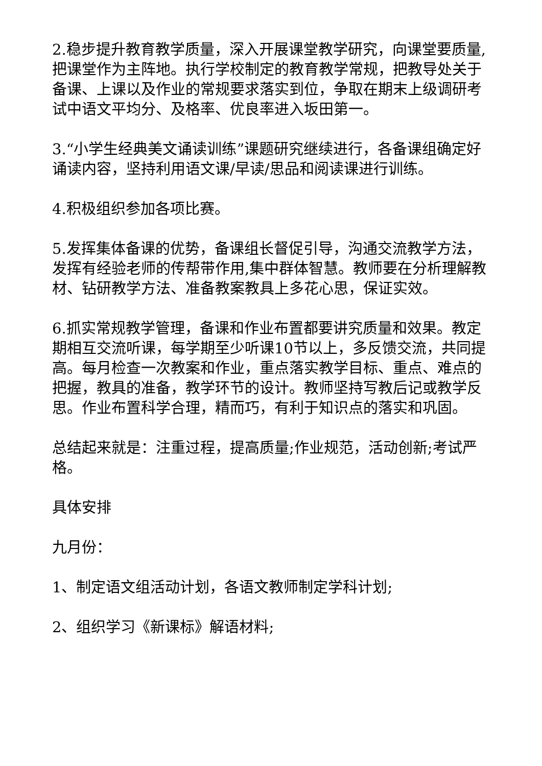2.稳步提升教育教学质量，深入开展课堂教学研究，向课堂要质量,把课堂作为主阵地。执行学校制定的教育教学常规，把教导处关于备课、上课以及作业的常规要求落实到位，争取在期末上级调研考试中语文平均分、及格率、优良率进入坂田第一。
3.“小学生经典美文诵读训练”课题研究继续进行，各备课组确定好诵读内容，坚持利用语文课/早读/思品和阅读课进行训练。
4.积极组织参加各项比赛。
5.发挥集体备课的优势，备课组长督促引导，沟通交流教学方法，发挥有经验老师的传帮带作用,集中群体智慧。教师要在分析理解教材、钻研教学方法、准备教案教具上多花心思，保证实效。
6.抓实常规教学管理，备课和作业布置都要讲究质量和效果。教定期相互交流听课，每学期至少听课10节以上，多反馈交流，共同提高。每月检查一次教案和作业，重点落实教学目标、重点、难点的把握，教具的准备，教学环节的设计。教师坚持写教后记或教学反思。作业布置科学合理，精而巧，有利于知识点的落实和巩固。
总结起来就是：注重过程，提高质量;作业规范，活动创新;考试严格。
具体安排
九月份：
1、制定语文组活动计划，各语文教师制定学科计划;
2、组织学习《新课标》解语材料;